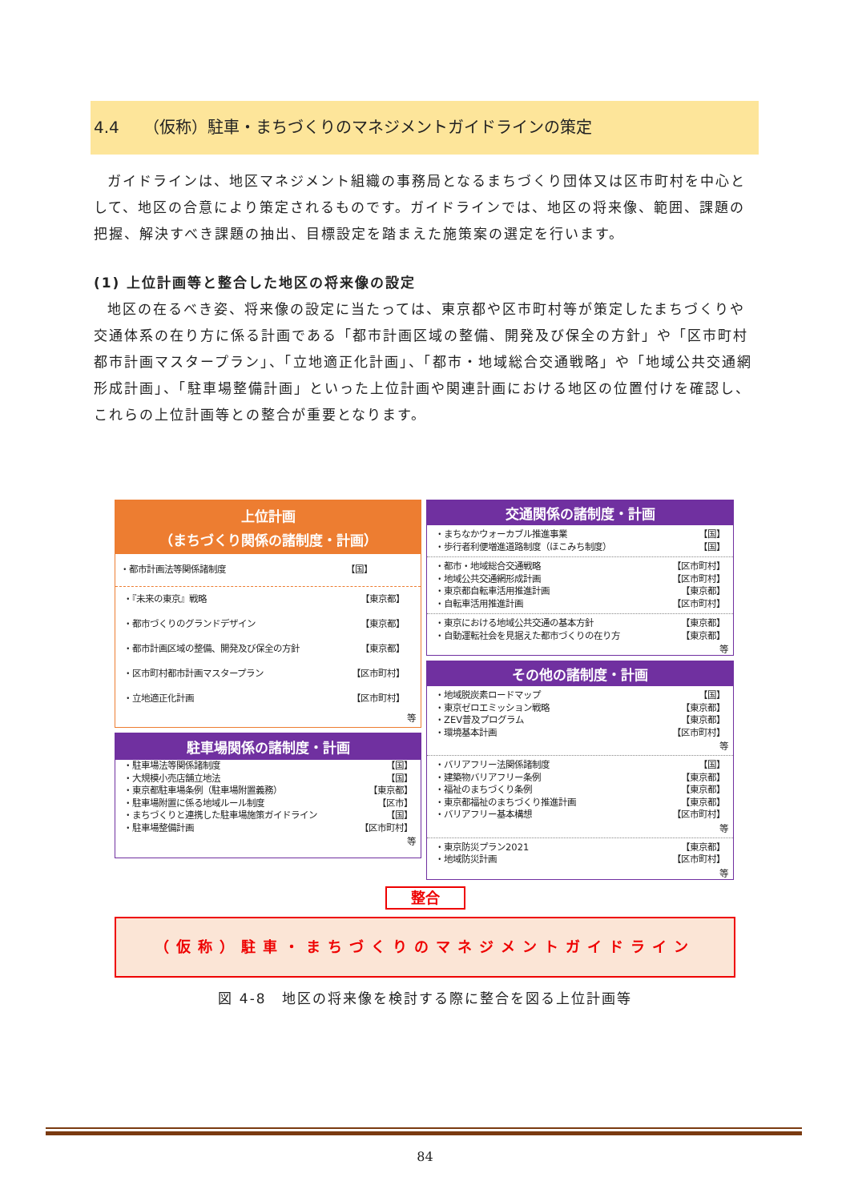4.4　　（仮称）駐車・まちづくりのマネジメントガイドラインの策定
ガイドラインは、地区マネジメント組織の事務局となるまちづくり団体又は区市町村を中心として、地区の合意により策定されるものです。ガイドラインでは、地区の将来像、範囲、課題の把握、解決すべき課題の抽出、目標設定を踏まえた施策案の選定を行います。
(1) 上位計画等と整合した地区の将来像の設定
地区の在るべき姿、将来像の設定に当たっては、東京都や区市町村等が策定したまちづくりや交通体系の在り方に係る計画である「都市計画区域の整備、開発及び保全の方針」や「区市町村都市計画マスタープラン」、「立地適正化計画」、「都市・地域総合交通戦略」や「地域公共交通網形成計画」、「駐車場整備計画」といった上位計画や関連計画における地区の位置付けを確認し、これらの上位計画等との整合が重要となります。
上位計画
（まちづくり関係の諸制度・計画）
・都市計画法等関係諸制度 【国】
・『未来の東京』戦略 【東京都】
・都市づくりのグランドデザイン 【東京都】
・都市計画区域の整備、開発及び保全の方針 【東京都】
・区市町村都市計画マスタープラン 【区市町村】
・立地適正化計画 【区市町村】
等
駐車場関係の諸制度・計画
・駐車場法等関係諸制度 【国】
・大規模小売店舗立地法 【国】
・東京都駐車場条例（駐車場附置義務） 【東京都】
・駐車場附置に係る地域ルール制度 【区市】
・まちづくりと連携した駐車場施策ガイドライン 【国】
・駐車場整備計画 【区市町村】
等
交通関係の諸制度・計画
・まちなかウォーカブル推進事業 【国】
・歩行者利便増進道路制度（ほこみち制度） 【国】
・都市・地域総合交通戦略 【区市町村】
・地域公共交通網形成計画 【区市町村】
・東京都自転車活用推進計画 【東京都】
・自転車活用推進計画 【区市町村】
・東京における地域公共交通の基本方針 【東京都】
・自動運転社会を見据えた都市づくりの在り方 【東京都】
等
その他の諸制度・計画
・地域脱炭素ロードマップ 【国】
・東京ゼロエミッション戦略 【東京都】
・ZEV普及プログラム 【東京都】
・環境基本計画 【区市町村】
等
・バリアフリー法関係諸制度 【国】
・建築物バリアフリー条例 【東京都】
・福祉のまちづくり条例 【東京都】
・東京都福祉のまちづくり推進計画 【東京都】
・バリアフリー基本構想 【区市町村】
等
・東京防災プラン2021 【東京都】
・地域防災計画 【区市町村】
等
整合
（仮称）駐車・まちづくりのマネジメントガイドライン
図 4-8　地区の将来像を検討する際に整合を図る上位計画等
84